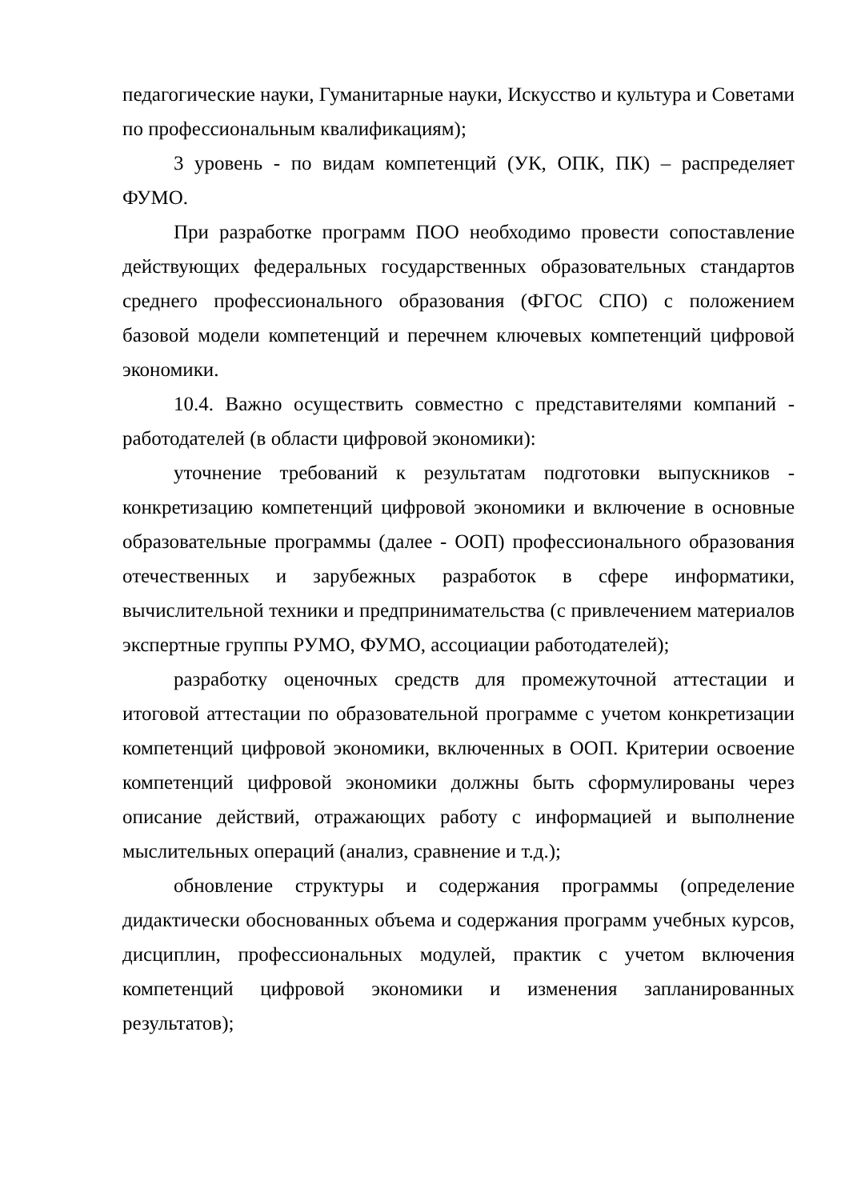педагогические науки, Гуманитарные науки, Искусство и культура и Советами по профессиональным квалификациям);
3 уровень - по видам компетенций (УК, ОПК, ПК) – распределяет ФУМО.
При разработке программ ПОО необходимо провести сопоставление действующих федеральных государственных образовательных стандартов среднего профессионального образования (ФГОС СПО) с положением базовой модели компетенций и перечнем ключевых компетенций цифровой экономики.
10.4. Важно осуществить совместно с представителями компаний - работодателей (в области цифровой экономики):
уточнение требований к результатам подготовки выпускников - конкретизацию компетенций цифровой экономики и включение в основные образовательные программы (далее - ООП) профессионального образования отечественных и зарубежных разработок в сфере информатики, вычислительной техники и предпринимательства (с привлечением материалов экспертные группы РУМО, ФУМО, ассоциации работодателей);
разработку оценочных средств для промежуточной аттестации и итоговой аттестации по образовательной программе с учетом конкретизации компетенций цифровой экономики, включенных в ООП. Критерии освоение компетенций цифровой экономики должны быть сформулированы через описание действий, отражающих работу с информацией и выполнение мыслительных операций (анализ, сравнение и т.д.);
обновление структуры и содержания программы (определение дидактически обоснованных объема и содержания программ учебных курсов, дисциплин, профессиональных модулей, практик с учетом включения компетенций цифровой экономики и изменения запланированных результатов);